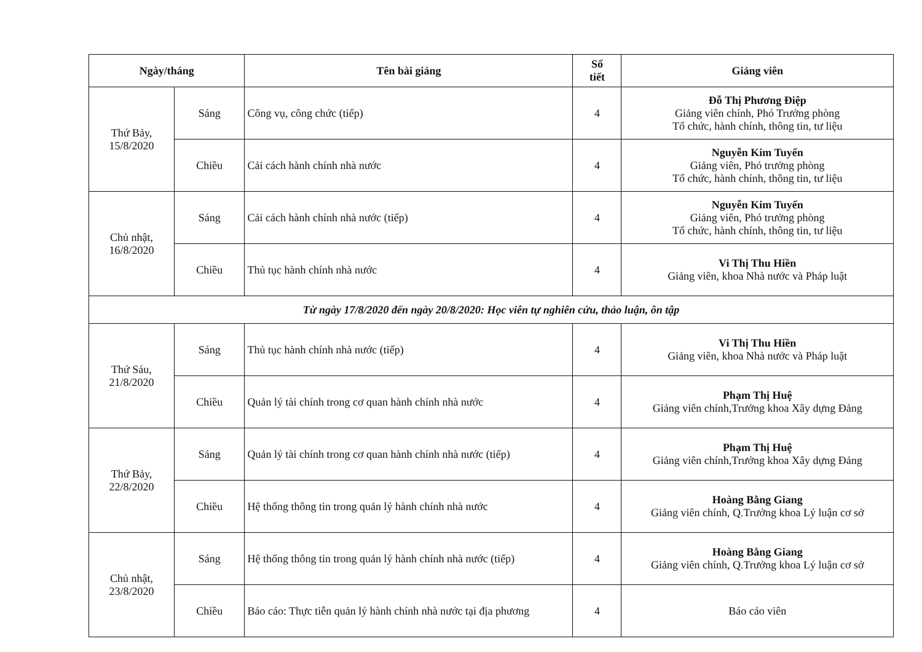| Ngày/tháng | | Tên bài giảng | Số tiết | Giảng viên |
| --- | --- | --- | --- | --- |
| Thứ Bảy, 15/8/2020 | Sáng | Công vụ, công chức (tiếp) | 4 | Đỗ Thị Phương Điệp Giảng viên chính, Phó Trưởng phòng Tổ chức, hành chính, thông tin, tư liệu |
| | Chiều | Cải cách hành chính nhà nước | 4 | Nguyễn Kim Tuyến Giảng viên, Phó trưởng phòng Tổ chức, hành chính, thông tin, tư liệu |
| Chủ nhật, 16/8/2020 | Sáng | Cải cách hành chính nhà nước (tiếp) | 4 | Nguyễn Kim Tuyến Giảng viên, Phó trưởng phòng Tổ chức, hành chính, thông tin, tư liệu |
| | Chiều | Thủ tục hành chính nhà nước | 4 | Vi Thị Thu Hiền Giảng viên, khoa Nhà nước và Pháp luật |
| Từ ngày 17/8/2020 đến ngày 20/8/2020: Học viên tự nghiên cứu, thảo luận, ôn tập | | | | |
| Thứ Sáu, 21/8/2020 | Sáng | Thủ tục hành chính nhà nước (tiếp) | 4 | Vi Thị Thu Hiền Giảng viên, khoa Nhà nước và Pháp luật |
| | Chiều | Quản lý tài chính trong cơ quan hành chính nhà nước | 4 | Phạm Thị Huệ Giảng viên chính,Trưởng khoa Xây dựng Đảng |
| Thứ Bảy, 22/8/2020 | Sáng | Quản lý tài chính trong cơ quan hành chính nhà nước (tiếp) | 4 | Phạm Thị Huệ Giảng viên chính,Trưởng khoa Xây dựng Đảng |
| | Chiều | Hệ thống thông tin trong quản lý hành chính nhà nước | 4 | Hoàng Bằng Giang Giảng viên chính, Q.Trưởng khoa Lý luận cơ sở |
| Chủ nhật, 23/8/2020 | Sáng | Hệ thống thông tin trong quản lý hành chính nhà nước (tiếp) | 4 | Hoàng Bằng Giang Giảng viên chính, Q.Trưởng khoa Lý luận cơ sở |
| | Chiều | Báo cáo: Thực tiễn quản lý hành chính nhà nước tại địa phương | 4 | Báo cáo viên |